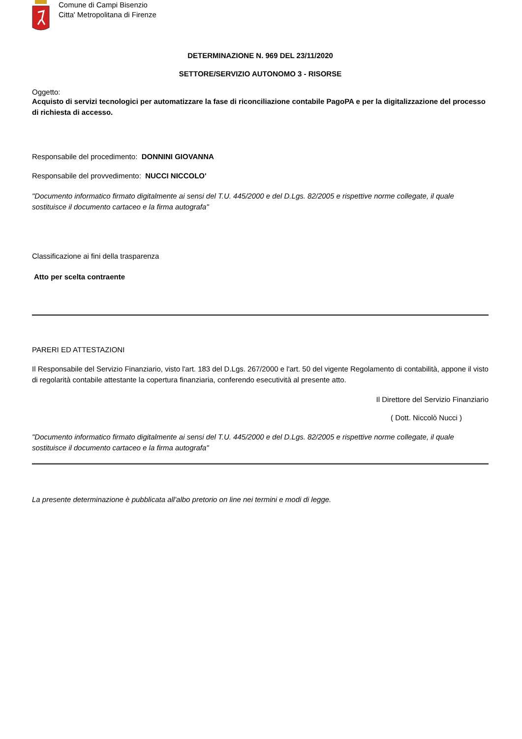Comune di Campi Bisenzio
Citta' Metropolitana di Firenze
DETERMINAZIONE N. 969 DEL 23/11/2020
SETTORE/SERVIZIO AUTONOMO 3 - RISORSE
Oggetto:
Acquisto di servizi tecnologici per automatizzare la fase di riconciliazione contabile PagoPA e per la digitalizzazione del processo di richiesta di accesso.
Responsabile del procedimento: DONNINI GIOVANNA
Responsabile del provvedimento: NUCCI NICCOLO'
"Documento informatico firmato digitalmente ai sensi del T.U. 445/2000 e del D.Lgs. 82/2005 e rispettive norme collegate, il quale sostituisce il documento cartaceo e la firma autografa"
Classificazione ai fini della trasparenza
Atto per scelta contraente
PARERI ED ATTESTAZIONI
Il Responsabile del Servizio Finanziario, visto l'art. 183 del D.Lgs. 267/2000 e l'art. 50 del vigente Regolamento di contabilità, appone il visto di regolarità contabile attestante la copertura finanziaria, conferendo esecutività al presente atto.
Il Direttore del Servizio Finanziario
( Dott. Niccolò Nucci )
"Documento informatico firmato digitalmente ai sensi del T.U. 445/2000 e del D.Lgs. 82/2005 e rispettive norme collegate, il quale sostituisce il documento cartaceo e la firma autografa"
La presente determinazione è pubblicata all'albo pretorio on line nei termini e modi di legge.